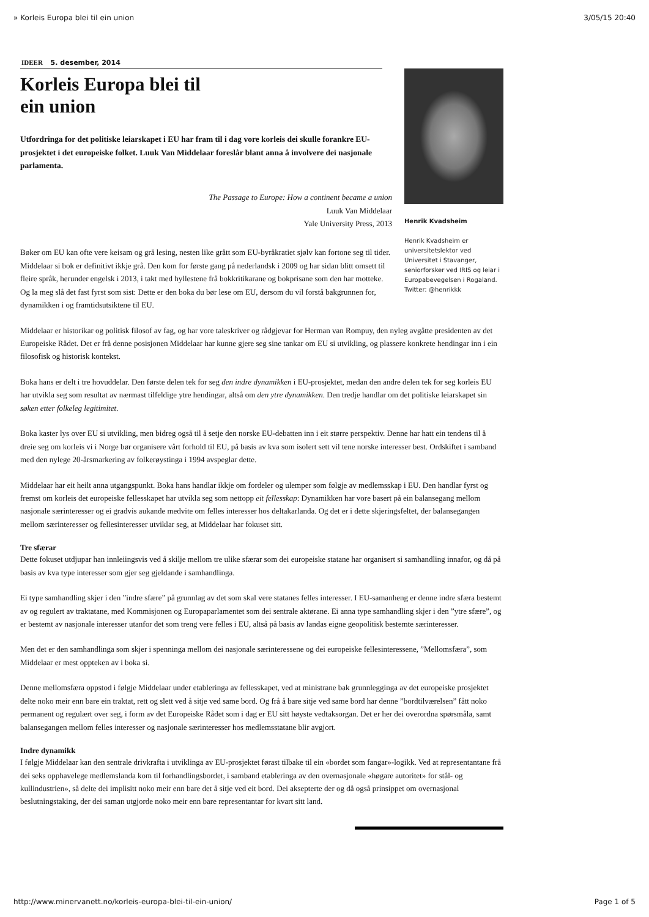» Korleis Europa blei til ein union 3/05/15 20:40
IDEER 5. desember, 2014
Korleis Europa blei til
ein union
Utfordringa for det politiske leiarskapet i EU har fram til i dag vore korleis dei skulle forankre EU-prosjektet i det europeiske folket. Luuk Van Middelaar foreslår blant anna å involvere dei nasjonale parlamenta.
The Passage to Europe: How a continent became a union
Luuk Van Middelaar
Yale University Press, 2013
Bøker om EU kan ofte vere keisam og grå lesing, nesten like grått som EU-byråkratiet sjølv kan fortone seg til tider. Middelaar si bok er definitivt ikkje grå. Den kom for første gang på nederlandsk i 2009 og har sidan blitt omsett til fleire språk, herunder engelsk i 2013, i takt med hyllestene frå bokkritikarane og bokprisane som den har motteke. Og la meg slå det fast fyrst som sist: Dette er den boka du bør lese om EU, dersom du vil forstå bakgrunnen for, dynamikken i og framtidsutsiktene til EU.
Henrik Kvadsheim
Henrik Kvadsheim er universitetslektor ved Universitet i Stavanger, seniorforsker ved IRIS og leiar i Europabevegelsen i Rogaland. Twitter: @henrikkk
Middelaar er historikar og politisk filosof av fag, og har vore taleskriver og rådgjevar for Herman van Rompuy, den nyleg avgåtte presidenten av det Europeiske Rådet. Det er frå denne posisjonen Middelaar har kunne gjere seg sine tankar om EU si utvikling, og plassere konkrete hendingar inn i ein filosofisk og historisk kontekst.
Boka hans er delt i tre hovuddelar. Den første delen tek for seg den indre dynamikken i EU-prosjektet, medan den andre delen tek for seg korleis EU har utvikla seg som resultat av nærmast tilfeldige ytre hendingar, altså om den ytre dynamikken. Den tredje handlar om det politiske leiarskapet sin søken etter folkeleg legitimitet.
Boka kaster lys over EU si utvikling, men bidreg også til å setje den norske EU-debatten inn i eit større perspektiv. Denne har hatt ein tendens til å dreie seg om korleis vi i Norge bør organisere vårt forhold til EU, på basis av kva som isolert sett vil tene norske interesser best. Ordskiftet i samband med den nylege 20-årsmarkering av folkerøystinga i 1994 avspeglar dette.
Middelaar har eit heilt anna utgangspunkt. Boka hans handlar ikkje om fordeler og ulemper som følgje av medlemsskap i EU. Den handlar fyrst og fremst om korleis det europeiske fellesskapet har utvikla seg som nettopp eit fellesskap: Dynamikken har vore basert på ein balansegang mellom nasjonale særinteresser og ei gradvis aukande medvite om felles interesser hos deltakarlanda. Og det er i dette skjeringsfeltet, der balansegangen mellom særinteresser og fellesinteresser utviklar seg, at Middelaar har fokuset sitt.
Tre sfærar
Dette fokuset utdjupar han innleiingsvis ved å skilje mellom tre ulike sfærar som dei europeiske statane har organisert si samhandling innafor, og då på basis av kva type interesser som gjer seg gjeldande i samhandlinga.
Ei type samhandling skjer i den ”indre sfære” på grunnlag av det som skal vere statanes felles interesser. I EU-samanheng er denne indre sfæra bestemt av og regulert av traktatane, med Kommisjonen og Europaparlamentet som dei sentrale aktørane. Ei anna type samhandling skjer i den ”ytre sfære”, og er bestemt av nasjonale interesser utanfor det som treng vere felles i EU, altså på basis av landas eigne geopolitisk bestemte særinteresser.
Men det er den samhandlinga som skjer i spenninga mellom dei nasjonale særinteressene og dei europeiske fellesinteressene, ”Mellomsfæra”, som Middelaar er mest oppteken av i boka si.
Denne mellomsfæra oppstod i følgje Middelaar under etableringa av fellesskapet, ved at ministrane bak grunnlegginga av det europeiske prosjektet delte noko meir enn bare ein traktat, rett og slett ved å sitje ved same bord. Og frå å bare sitje ved same bord har denne ”bordtilværelsen” fått noko permanent og regulært over seg, i form av det Europeiske Rådet som i dag er EU sitt høyste vedtaksorgan. Det er her dei overordna spørsmåla, samt balansegangen mellom felles interesser og nasjonale særinteresser hos medlemsstatane blir avgjort.
Indre dynamikk
I følgje Middelaar kan den sentrale drivkrafta i utviklinga av EU-prosjektet førast tilbake til ein «bordet som fangar»-logikk. Ved at representantane frå dei seks opphavelege medlemslanda kom til forhandlingsbordet, i samband etableringa av den overnasjonale «høgare autoritet» for stål- og kullindustrien», så delte dei implisitt noko meir enn bare det å sitje ved eit bord. Dei aksepterte der og då også prinsippet om overnasjonal beslutningstaking, der dei saman utgjorde noko meir enn bare representantar for kvart sitt land.
http://www.minervanett.no/korleis-europa-blei-til-ein-union/ Page 1 of 5